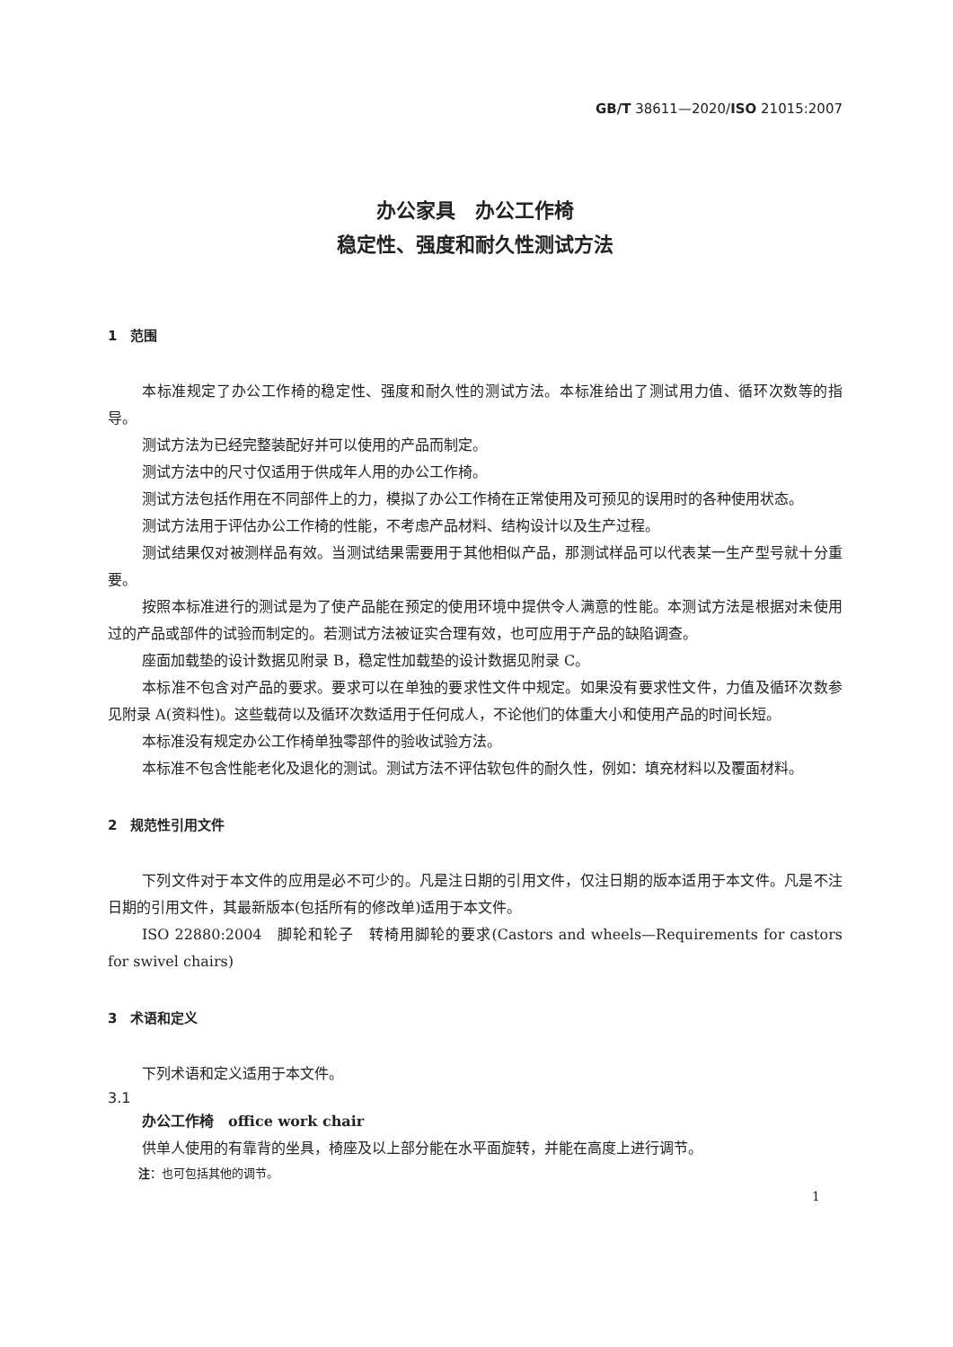GB/T 38611—2020/ISO 21015:2007
办公家具　办公工作椅
稳定性、强度和耐久性测试方法
1　范围
本标准规定了办公工作椅的稳定性、强度和耐久性的测试方法。本标准给出了测试用力值、循环次数等的指导。
测试方法为已经完整装配好并可以使用的产品而制定。
测试方法中的尺寸仅适用于供成年人用的办公工作椅。
测试方法包括作用在不同部件上的力，模拟了办公工作椅在正常使用及可预见的误用时的各种使用状态。
测试方法用于评估办公工作椅的性能，不考虑产品材料、结构设计以及生产过程。
测试结果仅对被测样品有效。当测试结果需要用于其他相似产品，那测试样品可以代表某一生产型号就十分重要。
按照本标准进行的测试是为了使产品能在预定的使用环境中提供令人满意的性能。本测试方法是根据对未使用过的产品或部件的试验而制定的。若测试方法被证实合理有效，也可应用于产品的缺陷调查。
座面加载垫的设计数据见附录 B，稳定性加载垫的设计数据见附录 C。
本标准不包含对产品的要求。要求可以在单独的要求性文件中规定。如果没有要求性文件，力值及循环次数参见附录 A(资料性)。这些载荷以及循环次数适用于任何成人，不论他们的体重大小和使用产品的时间长短。
本标准没有规定办公工作椅单独零部件的验收试验方法。
本标准不包含性能老化及退化的测试。测试方法不评估软包件的耐久性，例如：填充材料以及覆面材料。
2　规范性引用文件
下列文件对于本文件的应用是必不可少的。凡是注日期的引用文件，仅注日期的版本适用于本文件。凡是不注日期的引用文件，其最新版本(包括所有的修改单)适用于本文件。
ISO 22880:2004　脚轮和轮子　转椅用脚轮的要求(Castors and wheels—Requirements for castors for swivel chairs)
3　术语和定义
下列术语和定义适用于本文件。
3.1
办公工作椅　office work chair
供单人使用的有靠背的坐具，椅座及以上部分能在水平面旋转，并能在高度上进行调节。
注：也可包括其他的调节。
1